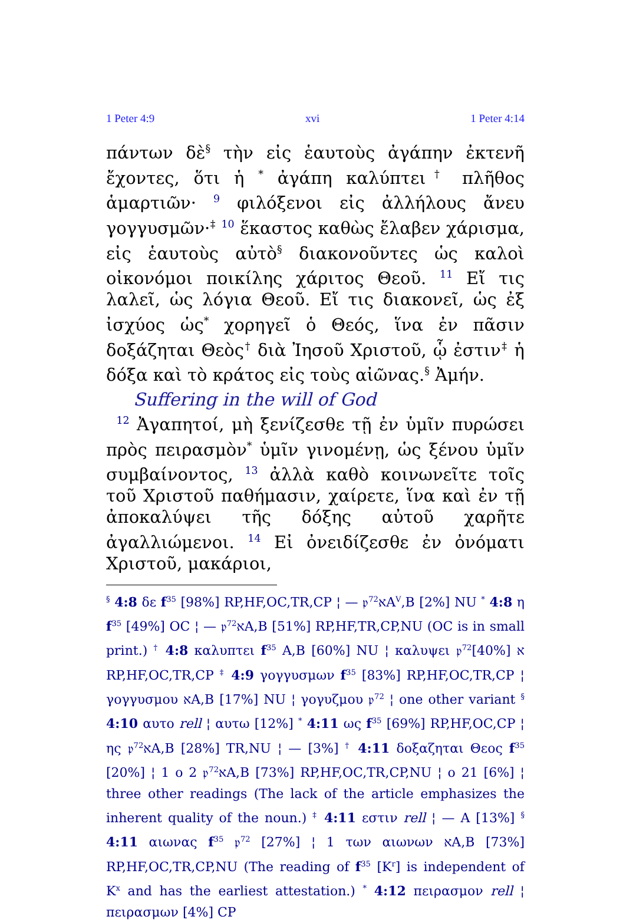1 Peter 4:9 xvi 1 Peter 4:14
πάντων δὲ<sup>§</sup> τὴν εἰς ἑαυτοὺς ἀγάπην ἐκτενῆ ἔχοντες, ὅτι ἡ <sup>*</sup> ἀγάπη καλύπτει<sup>†</sup> πλῆθος ἁμαρτιῶν· <sup>9</sup> φιλόξενοι εἰς ἀλλήλους ἄνευ γογγυσμῶν·<sup>‡</sup> <sup>10</sup> ἕκαστος καθὼς ἔλαβεν χάρισμα, εἰς ἑαυτοὺς αὐτὸ<sup>§</sup> διακονοῦντες ὡς καλοὶ οἰκονόμοι ποικίλης χάριτος Θεοῦ. <sup>11</sup> Εἴ τις λαλεῖ, ὡς λόγια Θεοῦ. Εἴ τις διακονεῖ, ὡς ἐξ ἰσχύος ὡς<sup>*</sup> χορηγεῖ ὁ Θεός, ἵνα ἐν πᾶσιν δοξάζηται Θεὸς<sup>†</sup> διὰ Ἰησοῦ Χριστοῦ, ᾧ ἐστιν<sup>‡</sup> ἡ δόξα καὶ τὸ κράτος εἰς τοὺς αἰῶνας.<sup>§</sup> Ἀμήν.
Suffering in the will of God
<sup>12</sup> Ἀγαπητοί, μὴ ξενίζεσθε τῇ ἐν ὑμῖν πυρώσει πρὸς πειρασμὸν<sup>*</sup> ὑμῖν γινομένῃ, ὡς ξένου ὑμῖν συμβαίνοντος, <sup>13</sup> ἀλλὰ καθὸ κοινωνεῖτε τοῖς τοῦ Χριστοῦ παθήμασιν, χαίρετε, ἵνα καὶ ἐν τῇ ἀποκαλύψει τῆς δόξης αὐτοῦ χαρῆτε ἀγαλλιώμενοι. <sup>14</sup> Εἰ ὀνειδίζεσθε ἐν ὀνόματι Χριστοῦ, μακάριοι,
<sup>§</sup> 4:8 δε f<sup>35</sup> [98%] RP,HF,OC,TR,CP ¦ — 𝔭<sup>72</sup>אA<sup>V</sup>,B [2%] NU <sup>*</sup> 4:8 η f<sup>35</sup> [49%] OC ¦ — 𝔭<sup>72</sup>אA,B [51%] RP,HF,TR,CP,NU (OC is in small print.) <sup>†</sup> 4:8 καλυπτει f<sup>35</sup> A,B [60%] NU ¦ καλυψει 𝔭<sup>72</sup>א [40%] RP,HF,OC,TR,CP <sup>‡</sup> 4:9 γογγυσμων f<sup>35</sup> [83%] RP,HF,OC,TR,CP ¦ γογγυσμου אA,B [17%] NU ¦ γογυζμου 𝔭<sup>72</sup> ¦ one other variant <sup>§</sup> 4:10 αυτο rell ¦ αυτω [12%] <sup>*</sup> 4:11 ως f<sup>35</sup> [69%] RP,HF,OC,CP ¦ ης 𝔭<sup>72</sup>אA,B [28%] TR,NU ¦ — [3%] <sup>†</sup> 4:11 δοξαζηται Θεος f<sup>35</sup> [20%] ¦ 1 ο 2 𝔭<sup>72</sup>אA,B [73%] RP,HF,OC,TR,CP,NU ¦ ο 21 [6%] ¦ three other readings (The lack of the article emphasizes the inherent quality of the noun.) <sup>‡</sup> 4:11 εστιν rell ¦ — A [13%] <sup>§</sup> 4:11 αιωνας f<sup>35</sup> 𝔭<sup>72</sup> [27%] ¦ 1 των αιωνων אA,B [73%] RP,HF,OC,TR,CP,NU (The reading of f<sup>35</sup> [K<sup>r</sup>] is independent of K<sup>x</sup> and has the earliest attestation.) <sup>*</sup> 4:12 πειρασμον rell ¦ πειρασμων [4%] CP